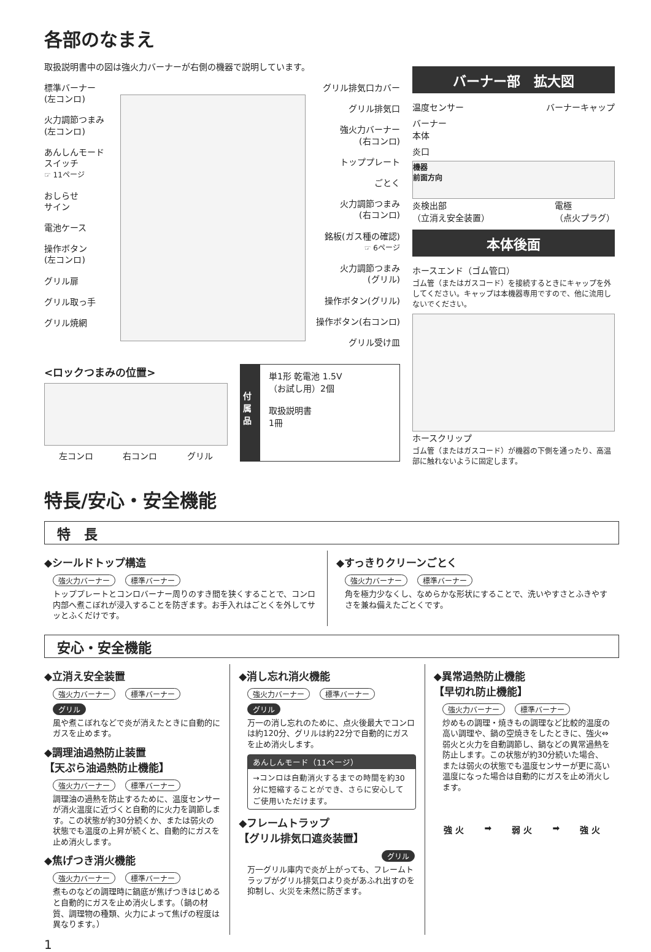各部のなまえ
取扱説明書中の図は強火力バーナーが右側の機器で説明しています。
標準バーナー
(左コンロ)
火力調節つまみ
(左コンロ)
あんしんモード
スイッチ
☞ 11ページ
おしらせ
サイン
電池ケース
操作ボタン
(左コンロ)
グリル扉
グリル取っ手
グリル焼網
グリル排気口カバー
グリル排気口
強火力バーナー
(右コンロ)
トッププレート
ごとく
火力調節つまみ
(右コンロ)
銘板(ガス種の確認)
☞ 6ページ
火力調節つまみ
(グリル)
操作ボタン(グリル)
操作ボタン(右コンロ)
グリル受け皿
<ロックつまみの位置>
左コンロ 右コンロ グリル
付属品
単1形 乾電池 1.5V
（お試し用）2個
取扱説明書
1冊
バーナー部　拡大図
温度センサー バーナーキャップ
バーナー
本体
炎口
機器
前面方向
炎検出部
（立消え安全装置） 電極
（点火プラグ）
本体後面
ホースエンド（ゴム管口）
ゴム管（またはガスコード）を接続するときにキャップを外してください。キャップは本機器専用ですので、他に流用しないでください。
ホースクリップ
ゴム管（またはガスコード）が機器の下側を通ったり、高温部に触れないように固定します。
特長/安心・安全機能
特　長
◆シールドトップ構造
強火力バーナー 標準バーナー
トッププレートとコンロバーナー周りのすき間を狭くすることで、コンロ内部へ煮こぼれが浸入することを防ぎます。お手入れはごとくを外してサッとふくだけです。
◆すっきりクリーンごとく
強火力バーナー 標準バーナー
角を極力少なくし、なめらかな形状にすることで、洗いやすさとふきやすさを兼ね備えたごとくです。
安心・安全機能
◆立消え安全装置
強火力バーナー 標準バーナー グリル
風や煮こぼれなどで炎が消えたときに自動的にガスを止めます。
◆調理油過熱防止装置
【天ぷら油過熱防止機能】
強火力バーナー 標準バーナー
調理油の過熱を防止するために、温度センサーが消火温度に近づくと自動的に火力を調節します。この状態が約30分続くか、または弱火の状態でも温度の上昇が続くと、自動的にガスを止め消火します。
◆焦げつき消火機能
強火力バーナー 標準バーナー
煮ものなどの調理時に鍋底が焦げつきはじめると自動的にガスを止め消火します。（鍋の材質、調理物の種類、火力によって焦げの程度は異なります。）
◆消し忘れ消火機能
強火力バーナー 標準バーナー グリル
万一の消し忘れのために、点火後最大でコンロは約120分、グリルは約22分で自動的にガスを止め消火します。
あんしんモード（11ページ）
→コンロは自動消火するまでの時間を約30分に短縮することができ、さらに安心してご使用いただけます。
◆フレームトラップ
【グリル排気口遮炎装置】
グリル
万一グリル庫内で炎が上がっても、フレームトラップがグリル排気口より炎があふれ出すのを抑制し、火災を未然に防ぎます。
◆異常過熱防止機能
【早切れ防止機能】
強火力バーナー 標準バーナー
炒めもの調理・焼きもの調理など比較的温度の高い調理や、鍋の空焼きをしたときに、強火⇔弱火と火力を自動調節し、鍋などの異常過熱を防止します。この状態が約30分続いた場合、または弱火の状態でも温度センサーが更に高い温度になった場合は自動的にガスを止め消火します。
強 火 ➡ 弱 火 ➡ 強 火
1